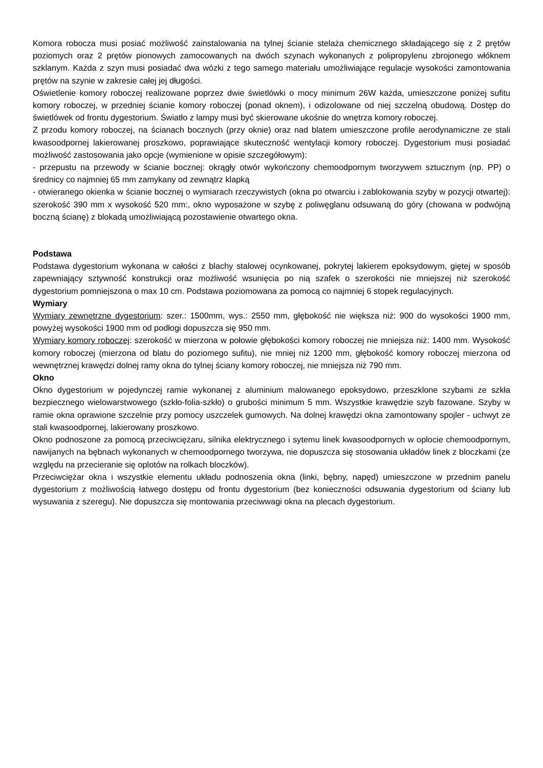Komora robocza musi posiać możliwość zainstalowania na tylnej ścianie stelaża chemicznego składającego się z 2 prętów poziomych oraz 2 prętów pionowych zamocowanych na dwóch szynach wykonanych z polipropylenu zbrojonego włóknem szklanym. Każda z szyn musi posiadać dwa wózki z tego samego materiału umożliwiające regulacje wysokości zamontowania prętów na szynie w zakresie całej jej długości.
Oświetlenie komory roboczej realizowane poprzez dwie świetlówki o mocy minimum 26W każda, umieszczone poniżej sufitu komory roboczej, w przedniej ścianie komory roboczej (ponad oknem), i odizolowane od niej szczelną obudową. Dostęp do świetlówek od frontu dygestorium. Światło z lampy musi być skierowane ukośnie do wnętrza komory roboczej.
Z przodu komory roboczej, na ścianach bocznych (przy oknie) oraz nad blatem umieszczone profile aerodynamiczne ze stali kwasoodpornej lakierowanej proszkowo, poprawiające skuteczność wentylacji komory roboczej. Dygestorium musi posiadać możliwość zastosowania jako opcje (wymienione w opisie szczegółowym):
- przepustu na przewody w ścianie bocznej: okrągły otwór wykończony chemoodpornym tworzywem sztucznym (np. PP) o średnicy co najmniej 65 mm zamykany od zewnątrz klapką
- otwieranego okienka w ścianie bocznej o wymiarach rzeczywistych (okna po otwarciu i zablokowania szyby w pozycji otwartej): szerokość 390 mm x wysokość 520 mm:, okno wyposażone w szybę z poliwęglanu odsuwaną do góry (chowana w podwójną boczną ścianę) z blokadą umożliwiającą pozostawienie otwartego okna.
Podstawa
Podstawa dygestorium wykonana w całości z blachy stalowej ocynkowanej, pokrytej lakierem epoksydowym, giętej w sposób zapewniający sztywność konstrukcji oraz możliwość wsunięcia po nią szafek o szerokości nie mniejszej niż szerokość dygestorium pomniejszona o max 10 cm. Podstawa poziomowana za pomocą co najmniej 6 stopek regulacyjnych.
Wymiary
Wymiary zewnętrzne dygestorium: szer.: 1500mm, wys.: 2550 mm, głębokość nie większa niż: 900 do wysokości 1900 mm, powyżej wysokości 1900 mm od podłogi dopuszcza się 950 mm.
Wymiary komory roboczej: szerokość w mierzona w połowie głębokości komory roboczej nie mniejsza niż: 1400 mm. Wysokość komory roboczej (mierzona od blatu do poziomego sufitu), nie mniej niż 1200 mm, głębokość komory roboczej mierzona od wewnętrznej krawędzi dolnej ramy okna do tylnej ściany komory roboczej, nie mniejsza niż 790 mm.
Okno
Okno dygestorium w pojedynczej ramie wykonanej z aluminium malowanego epoksydowo, przeszklone szybami ze szkła bezpiecznego wielowarstwowego (szkło-folia-szkło) o grubości minimum 5 mm. Wszystkie krawędzie szyb fazowane. Szyby w ramie okna oprawione szczelnie przy pomocy uszczelek gumowych. Na dolnej krawędzi okna zamontowany spojler - uchwyt ze stali kwasoodpornej, lakierowany proszkowo.
Okno podnoszone za pomocą przeciwciężaru, silnika elektrycznego i sytemu linek kwasoodpornych w oplocie chemoodpornym, nawijanych na bębnach wykonanych w chemoodpornego tworzywa, nie dopuszcza się stosowania układów linek z bloczkami (ze względu na przecieranie się oplotów na rolkach bloczków).
Przeciwciężar okna i wszystkie elementu układu podnoszenia okna (linki, bębny, napęd) umieszczone w przednim panelu dygestorium z możliwością łatwego dostępu od frontu dygestorium (bez konieczności odsuwania dygestorium od ściany lub wysuwania z szeregu). Nie dopuszcza się montowania przeciwwagi okna na plecach dygestorium.